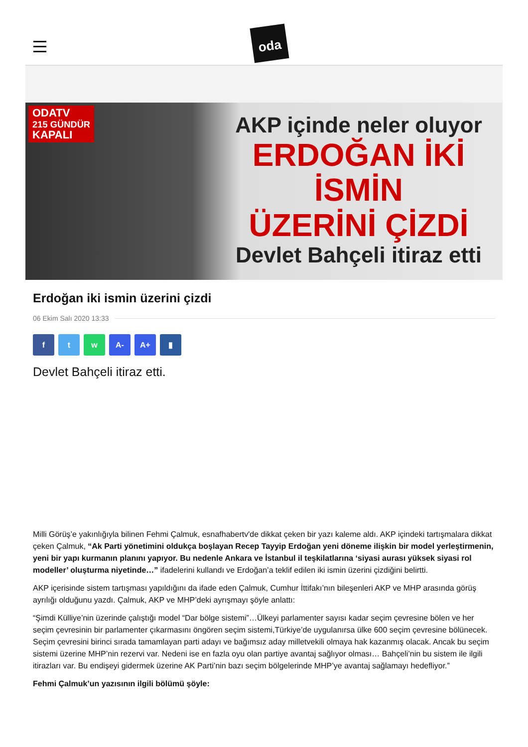oda
ODATV
215 GÜNDÜR
KAPALI
AKP içinde neler oluyor
ERDOĞAN İKİ İSMİN
ÜZERİNİ ÇİZDİ
Devlet Bahçeli itiraz etti
Erdoğan iki ismin üzerini çizdi
06 Ekim Salı 2020 13:33
f t w A- A+ ▮
Devlet Bahçeli itiraz etti.
Milli Görüş’e yakınlığıyla bilinen Fehmi Çalmuk, esnafhabertv'de dikkat çeken bir yazı kaleme aldı. AKP içindeki tartışmalara dikkat çeken Çalmuk, “Ak Parti yönetimini oldukça boşlayan Recep Tayyip Erdoğan yeni döneme ilişkin bir model yerleştirmenin, yeni bir yapı kurmanın planını yapıyor. Bu nedenle Ankara ve İstanbul il teşkilatlarına ‘siyasi aurası yüksek siyasi rol modeller’ oluşturma niyetinde…” ifadelerini kullandı ve Erdoğan’a teklif edilen iki ismin üzerini çizdiğini belirtti.
AKP içerisinde sistem tartışması yapıldığını da ifade eden Çalmuk, Cumhur İttifakı’nın bileşenleri AKP ve MHP arasında görüş ayrılığı olduğunu yazdı. Çalmuk, AKP ve MHP’deki ayrışmayı şöyle anlattı:
“Şimdi Külliye’nin üzerinde çalıştığı model “Dar bölge sistemi”…Ülkeyi parlamenter sayısı kadar seçim çevresine bölen ve her seçim çevresinin bir parlamenter çıkarmasını öngören seçim sistemi,Türkiye’de uygulanırsa ülke 600 seçim çevresine bölünecek. Seçim çevresini birinci sırada tamamlayan parti adayı ve bağımsız aday milletvekili olmaya hak kazanmış olacak. Ancak bu seçim sistemi üzerine MHP’nin rezervi var. Nedeni ise en fazla oyu olan partiye avantaj sağlıyor olması… Bahçeli’nin bu sistem ile ilgili itirazları var. Bu endişeyi gidermek üzerine AK Parti’nin bazı seçim bölgelerinde MHP’ye avantaj sağlamayı hedefliyor.”
Fehmi Çalmuk’un yazısının ilgili bölümü şöyle: